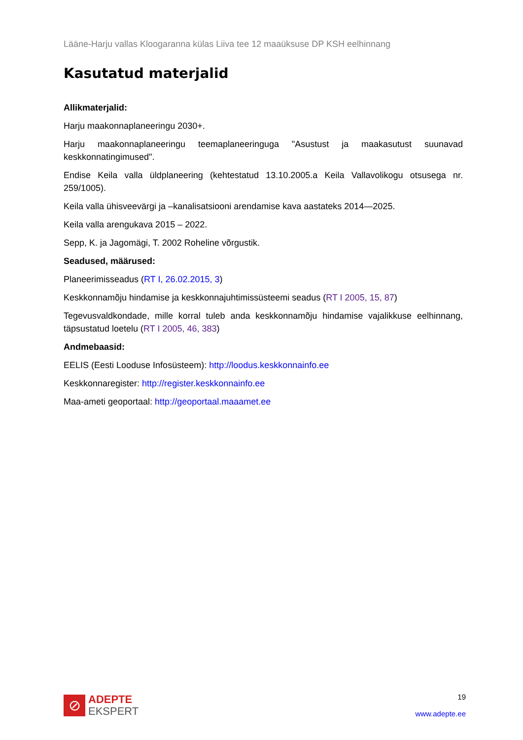Lääne-Harju vallas Kloogaranna külas Liiva tee 12 maaüksuse DP KSH eelhinnang
Kasutatud materjalid
Allikmaterjalid:
Harju maakonnaplaneeringu 2030+.
Harju maakonnaplaneeringu teemaplaneeringuga "Asustust ja maakasutust suunavad keskkonnatingimused".
Endise Keila valla üldplaneering (kehtestatud 13.10.2005.a Keila Vallavolikogu otsusega nr. 259/1005).
Keila valla ühisveevärgi ja –kanalisatsiooni arendamise kava aastateks 2014—2025.
Keila valla arengukava 2015 – 2022.
Sepp, K. ja Jagomägi, T. 2002 Roheline võrgustik.
Seadused, määrused:
Planeerimisseadus (RT I, 26.02.2015, 3)
Keskkonnamõju hindamise ja keskkonnajuhtimissüsteemi seadus (RT I 2005, 15, 87)
Tegevusvaldkondade, mille korral tuleb anda keskkonnamõju hindamise vajalikkuse eelhinnang, täpsustatud loetelu (RT I 2005, 46, 383)
Andmebaasid:
EELIS (Eesti Looduse Infosüsteem): http://loodus.keskkonnainfo.ee
Keskkonnaregister: http://register.keskkonnainfo.ee
Maa-ameti geoportaal: http://geoportaal.maaamet.ee
⊘
ADEPTE
EKSPERT
19
www.adepte.ee